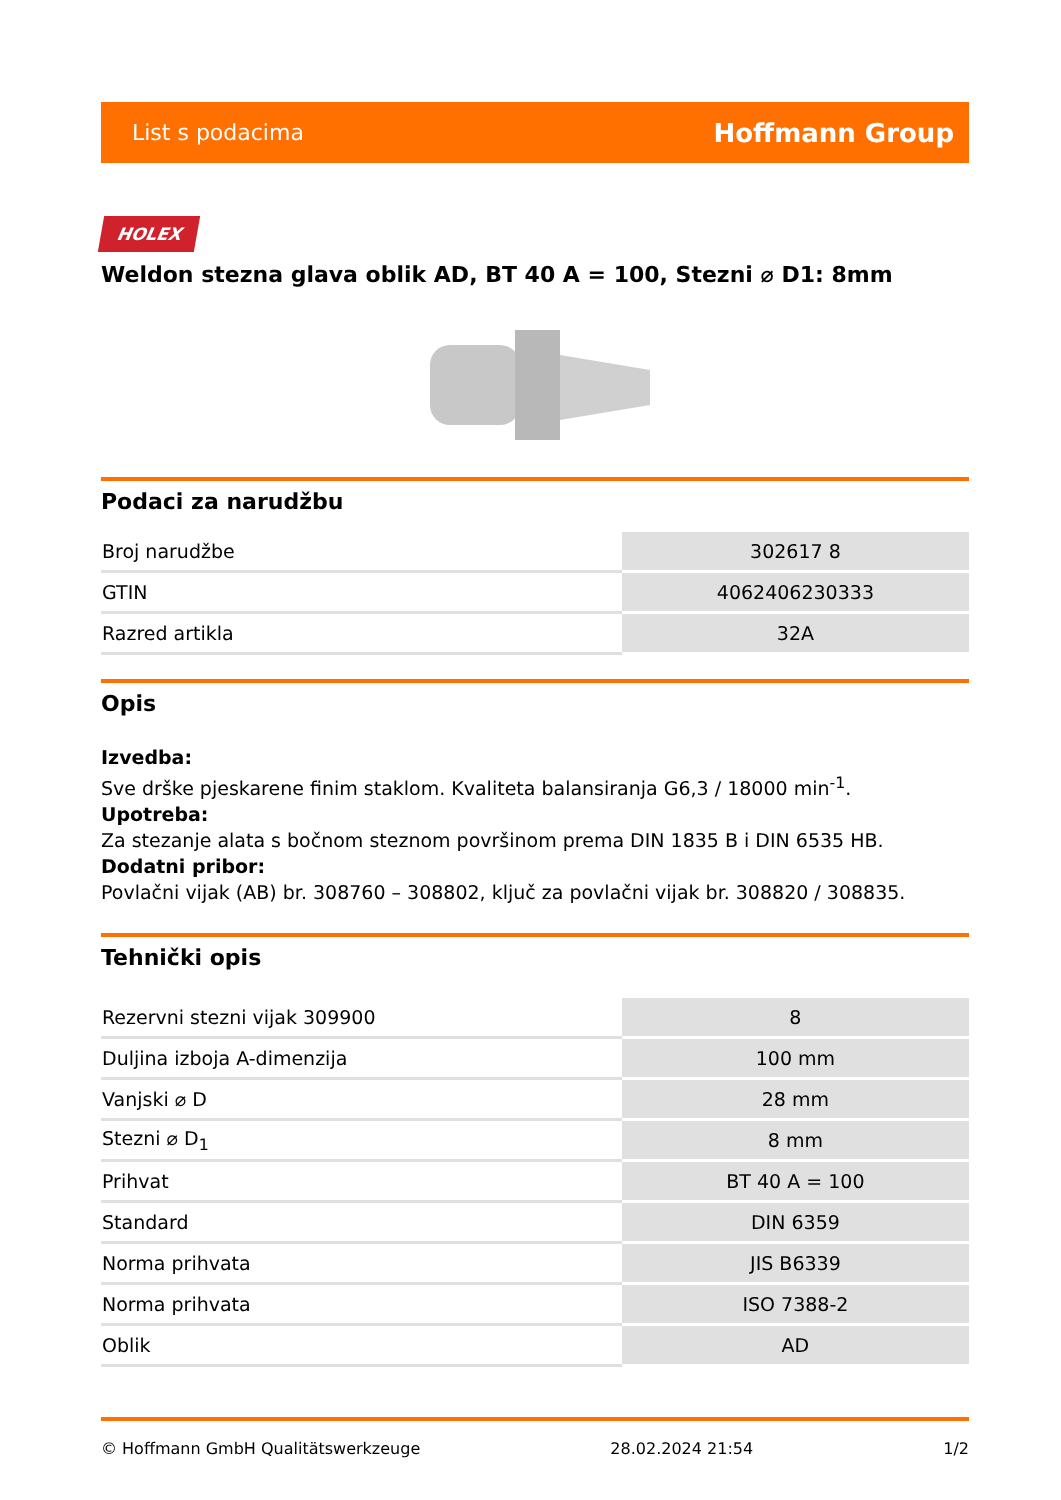List s podacima Hoffmann Group
HOLEX
Weldon stezna glava oblik AD, BT 40 A = 100, Stezni ⌀ D1: 8mm
Podaci za narudžbu
| Broj narudžbe | 302617 8 |
| GTIN | 4062406230333 |
| Razred artikla | 32A |
Opis
Izvedba:
Sve drške pjeskarene finim staklom. Kvaliteta balansiranja G6,3 / 18000 min<sup>-1</sup>.
Upotreba:
Za stezanje alata s bočnom steznom površinom prema DIN 1835 B i DIN 6535 HB.
Dodatni pribor:
Povlačni vijak (AB) br. 308760 – 308802, ključ za povlačni vijak br. 308820 / 308835.
Tehnički opis
| Rezervni stezni vijak 309900 | 8 |
| Duljina izboja A-dimenzija | 100 mm |
| Vanjski ⌀ D | 28 mm |
| Stezni ⌀ D<sub>1</sub> | 8 mm |
| Prihvat | BT 40 A = 100 |
| Standard | DIN 6359 |
| Norma prihvata | JIS B6339 |
| Norma prihvata | ISO 7388-2 |
| Oblik | AD |
© Hoffmann GmbH Qualitätswerkzeuge 28.02.2024 21:54 1/2